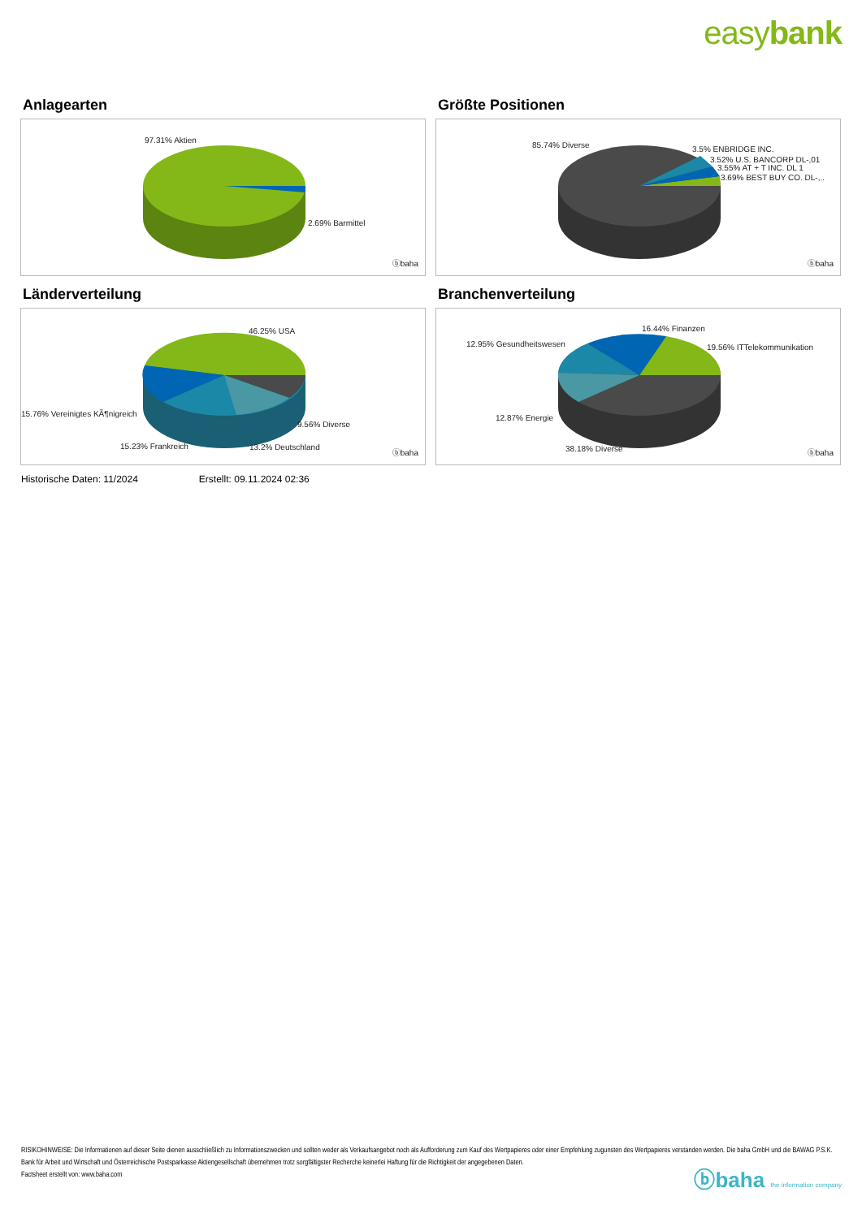easybank
Anlagearten
97.31% Aktien
2.69% Barmittel
ⓑbaha
Größte Positionen
85.74% Diverse 3.5% ENBRIDGE INC.
3.52% U.S. BANCORP DL-,01
3.55% AT + T INC. DL 1
3.69% BEST BUY CO. DL-,..
ⓑbaha
Länderverteilung
46.25% USA
15.76% Vereinigtes KÃ¶nigreich
9.56% Diverse
15.23% Frankreich 13.2% Deutschland
ⓑbaha
Branchenverteilung
16.44% Finanzen
12.95% Gesundheitswesen 19.56% ITTelekommunikation
12.87% Energie
38.18% Diverse ⓑbaha
Historische Daten: 11/2024 Erstellt: 09.11.2024 02:36
RISIKOHINWEISE: Die Informationen auf dieser Seite dienen ausschließlich zu Informationszwecken und sollten weder als Verkaufsangebot noch als Aufforderung zum Kauf des Wertpapieres oder einer Empfehlung zugunsten des Wertpapieres verstanden werden. Die baha GmbH und die BAWAG P.S.K. Bank für Arbeit und Wirtschaft und Österreichische Postsparkasse Aktiengesellschaft übernehmen trotz sorgfältigster Recherche keinerlei Haftung für die Richtigkeit der angegebenen Daten.
Factsheet erstellt von: www.baha.com
ⓑbaha the information company